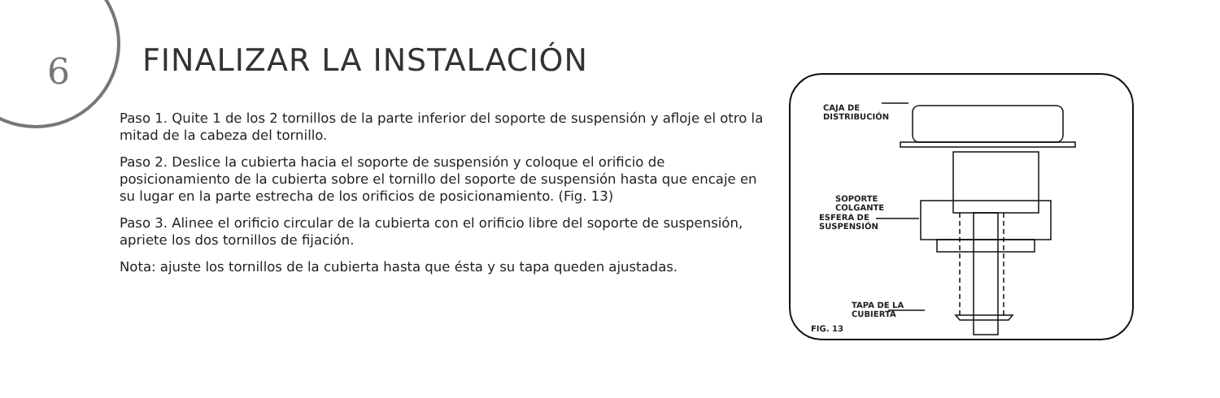6 FINALIZAR LA INSTALACIÓN
Paso 1. Quite 1 de los 2 tornillos de la parte inferior del soporte de suspensión y afloje el otro la mitad de la cabeza del tornillo.
Paso 2. Deslice la cubierta hacia el soporte de suspensión y coloque el orificio de posicionamiento de la cubierta sobre el tornillo del soporte de suspensión hasta que encaje en su lugar en la parte estrecha de los orificios de posicionamiento. (Fig. 13)
Paso 3. Alinee el orificio circular de la cubierta con el orificio libre del soporte de suspensión, apriete los dos tornillos de fijación.
Nota: ajuste los tornillos de la cubierta hasta que ésta y su tapa queden ajustadas.
CAJA DE
DISTRIBUCIÓN
SOPORTE
COLGANTE
ESFERA DE
SUSPENSIÓN
TAPA DE LA
CUBIERTA
FIG. 13